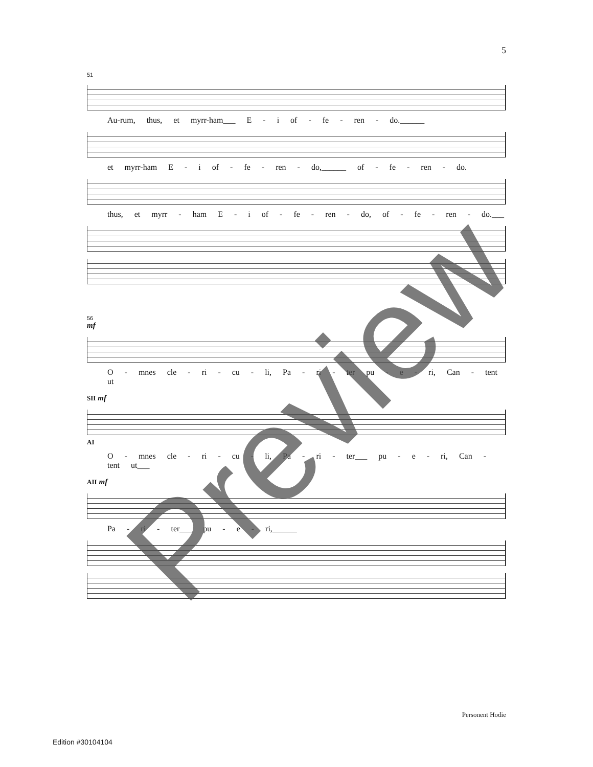5
51
Au-rum, thus, et myrr-ham___ E - i of - fe - ren - do.______
et myrr-ham E - i of - fe - ren - do,______ of - fe - ren - do.
thus, et myrr - ham E - i of - fe - ren - do, of - fe - ren - do.___
56
mf
O - mnes cle - ri - cu - li, Pa - ri - ter pu - e - ri, Can - tent ut
SII mf
AI
O - mnes cle - ri - cu - li, Pa - ri - ter___ pu - e - ri, Can - tent ut___
AII mf
Pa - ri - ter___ pu - e - ri,______
Personent Hodie
Edition #30104104
Preview